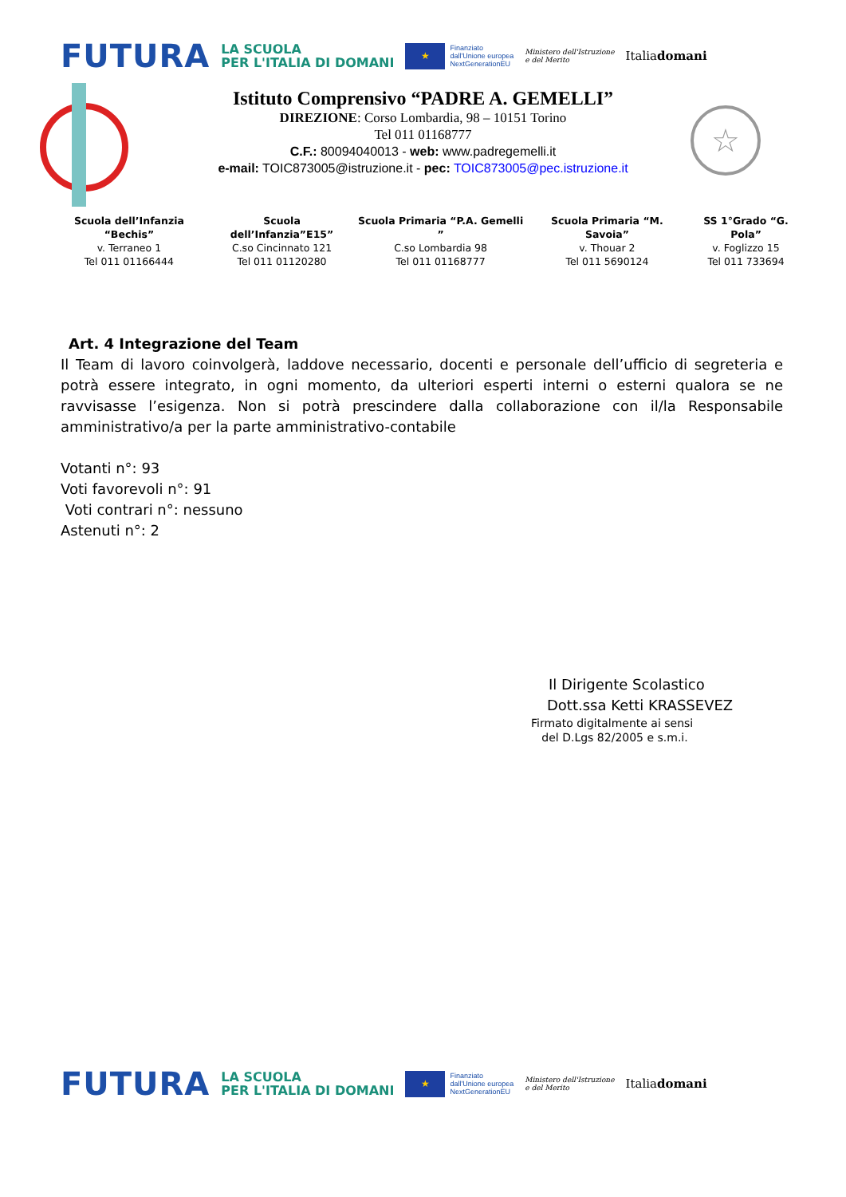FUTURA LA SCUOLA
PER L'ITALIA DI DOMANI ★ Finanziato
dall'Unione europea
NextGenerationEU Ministero dell'Istruzione
e del Merito Italiadomani
☆
Istituto Comprensivo “PADRE A. GEMELLI”
DIREZIONE: Corso Lombardia, 98 – 10151 Torino
Tel 011 01168777
C.F.: 80094040013 - web: www.padregemelli.it
e-mail: TOIC873005@istruzione.it - pec: TOIC873005@pec.istruzione.it
Scuola dell’Infanzia “Bechis”
v. Terraneo 1
Tel 011 01166444
Scuola dell’Infanzia”E15”
C.so Cincinnato 121
Tel 011 01120280
Scuola Primaria “P.A. Gemelli ”
C.so Lombardia 98
Tel 011 01168777
Scuola Primaria “M. Savoia”
v. Thouar 2
Tel 011 5690124
SS 1°Grado “G. Pola”
v. Foglizzo 15
Tel 011 733694
Art. 4 Integrazione del Team
Il Team di lavoro coinvolgerà, laddove necessario, docenti e personale dell’ufficio di segreteria e potrà essere integrato, in ogni momento, da ulteriori esperti interni o esterni qualora se ne ravvisasse l’esigenza. Non si potrà prescindere dalla collaborazione con il/la Responsabile amministrativo/a per la parte amministrativo-contabile
Votanti n°: 93
Voti favorevoli n°: 91
Voti contrari n°: nessuno
Astenuti n°: 2
Il Dirigente Scolastico
Dott.ssa Ketti KRASSEVEZ
Firmato digitalmente ai sensi
del D.Lgs 82/2005 e s.m.i.
FUTURA LA SCUOLA
PER L'ITALIA DI DOMANI ★ Finanziato
dall'Unione europea
NextGenerationEU Ministero dell'Istruzione
e del Merito Italiadomani